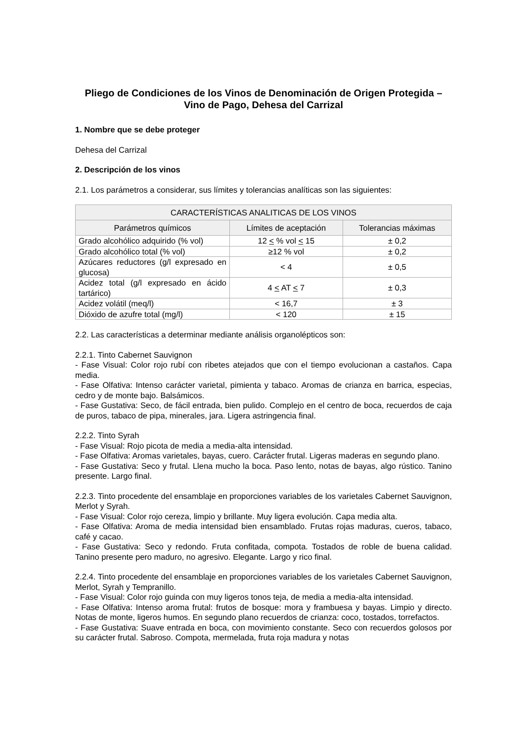Pliego de Condiciones de los Vinos de Denominación de Origen Protegida – Vino de Pago, Dehesa del Carrizal
1. Nombre que se debe proteger
Dehesa del Carrizal
2. Descripción de los vinos
2.1. Los parámetros a considerar, sus límites y tolerancias analíticas son las siguientes:
| CARACTERÍSTICAS ANALITICAS DE LOS VINOS | | |
| --- | --- | --- |
| Parámetros químicos | Límites de aceptación | Tolerancias máximas |
| Grado alcohólico adquirido (% vol) | 12 < % vol < 15 | ± 0,2 |
| Grado alcohólico total (% vol) | ≥12 % vol | ± 0,2 |
| Azúcares reductores (g/l expresado en glucosa) | < 4 | ± 0,5 |
| Acidez total (g/l expresado en ácido tartárico) | 4 < AT < 7 | ± 0,3 |
| Acidez volátil (meq/l) | < 16,7 | ± 3 |
| Dióxido de azufre total (mg/l) | < 120 | ± 15 |
2.2. Las características a determinar mediante análisis organolépticos son:
2.2.1. Tinto Cabernet Sauvignon
- Fase Visual: Color rojo rubí con ribetes atejados que con el tiempo evolucionan a castaños. Capa media.
- Fase Olfativa: Intenso carácter varietal, pimienta y tabaco. Aromas de crianza en barrica, especias, cedro y de monte bajo. Balsámicos.
- Fase Gustativa: Seco, de fácil entrada, bien pulido. Complejo en el centro de boca, recuerdos de caja de puros, tabaco de pipa, minerales, jara. Ligera astringencia final.
2.2.2. Tinto Syrah
- Fase Visual: Rojo picota de media a media-alta intensidad.
- Fase Olfativa: Aromas varietales, bayas, cuero. Carácter frutal. Ligeras maderas en segundo plano.
- Fase Gustativa: Seco y frutal. Llena mucho la boca. Paso lento, notas de bayas, algo rústico. Tanino presente. Largo final.
2.2.3. Tinto procedente del ensamblaje en proporciones variables de los varietales Cabernet Sauvignon, Merlot y Syrah.
- Fase Visual: Color rojo cereza, limpio y brillante. Muy ligera evolución. Capa media alta.
- Fase Olfativa: Aroma de media intensidad bien ensamblado. Frutas rojas maduras, cueros, tabaco, café y cacao.
- Fase Gustativa: Seco y redondo. Fruta confitada, compota. Tostados de roble de buena calidad. Tanino presente pero maduro, no agresivo. Elegante. Largo y rico final.
2.2.4. Tinto procedente del ensamblaje en proporciones variables de los varietales Cabernet Sauvignon, Merlot, Syrah y Tempranillo.
- Fase Visual: Color rojo guinda con muy ligeros tonos teja, de media a media-alta intensidad.
- Fase Olfativa: Intenso aroma frutal: frutos de bosque: mora y frambuesa y bayas. Limpio y directo. Notas de monte, ligeros humos. En segundo plano recuerdos de crianza: coco, tostados, torrefactos.
- Fase Gustativa: Suave entrada en boca, con movimiento constante. Seco con recuerdos golosos por su carácter frutal. Sabroso. Compota, mermelada, fruta roja madura y notas